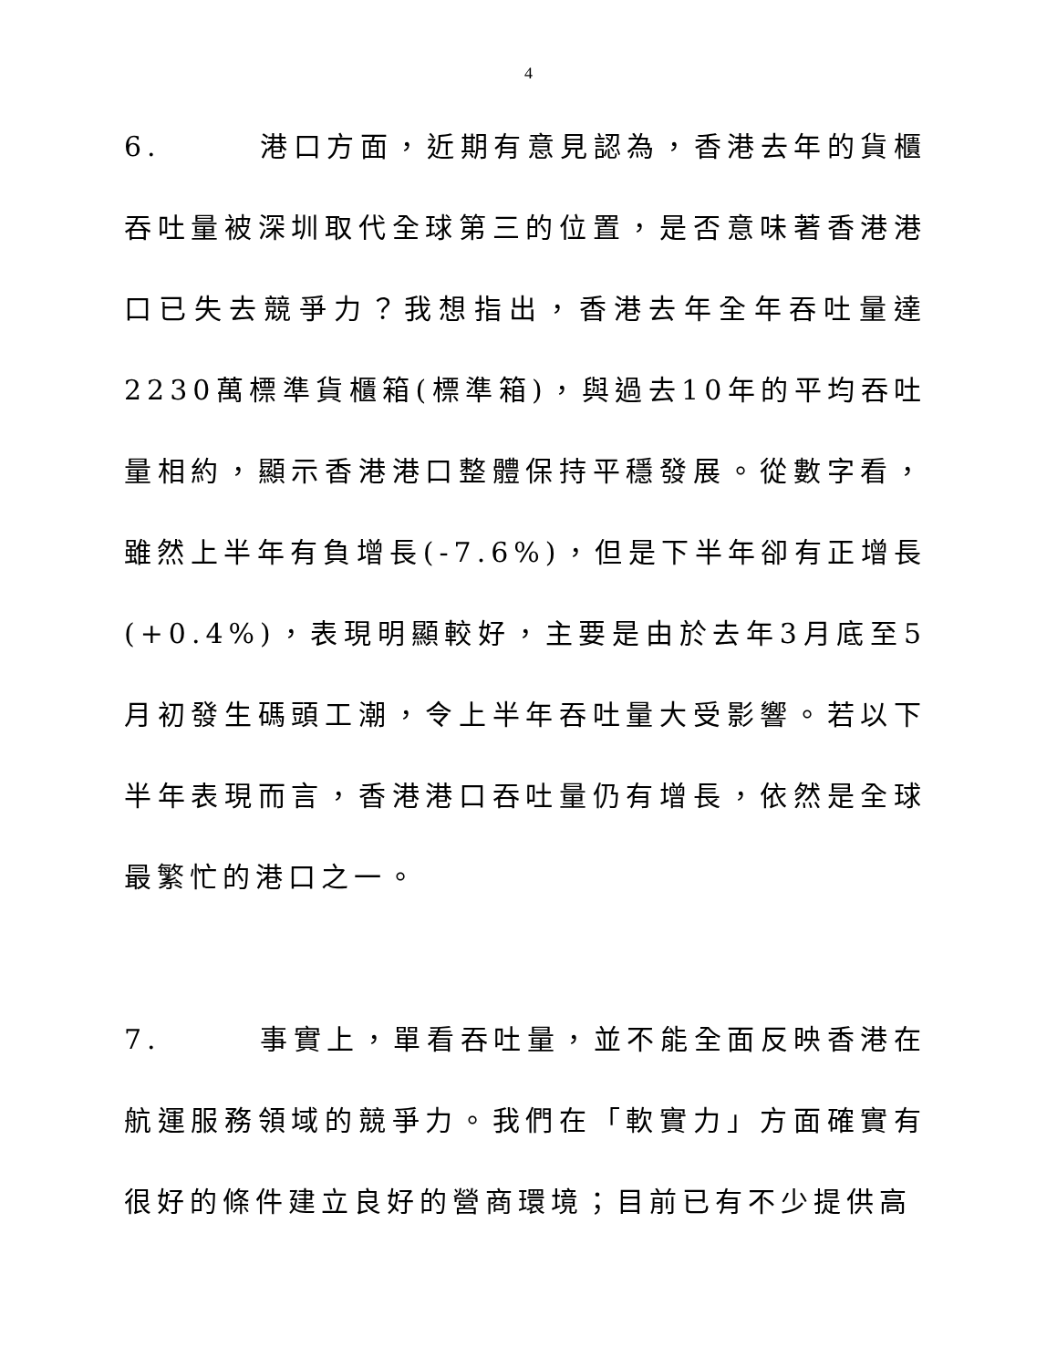4
6.   港口方面，近期有意見認為，香港去年的貨櫃吞吐量被深圳取代全球第三的位置，是否意味著香港港口已失去競爭力？我想指出，香港去年全年吞吐量達2230萬標準貨櫃箱(標準箱)，與過去10年的平均吞吐量相約，顯示香港港口整體保持平穩發展。從數字看，雖然上半年有負增長(-7.6%)，但是下半年卻有正增長(+0.4%)，表現明顯較好，主要是由於去年3月底至5月初發生碼頭工潮，令上半年吞吐量大受影響。若以下半年表現而言，香港港口吞吐量仍有增長，依然是全球最繁忙的港口之一。
7.   事實上，單看吞吐量，並不能全面反映香港在航運服務領域的競爭力。我們在「軟實力」方面確實有很好的條件建立良好的營商環境；目前已有不少提供高